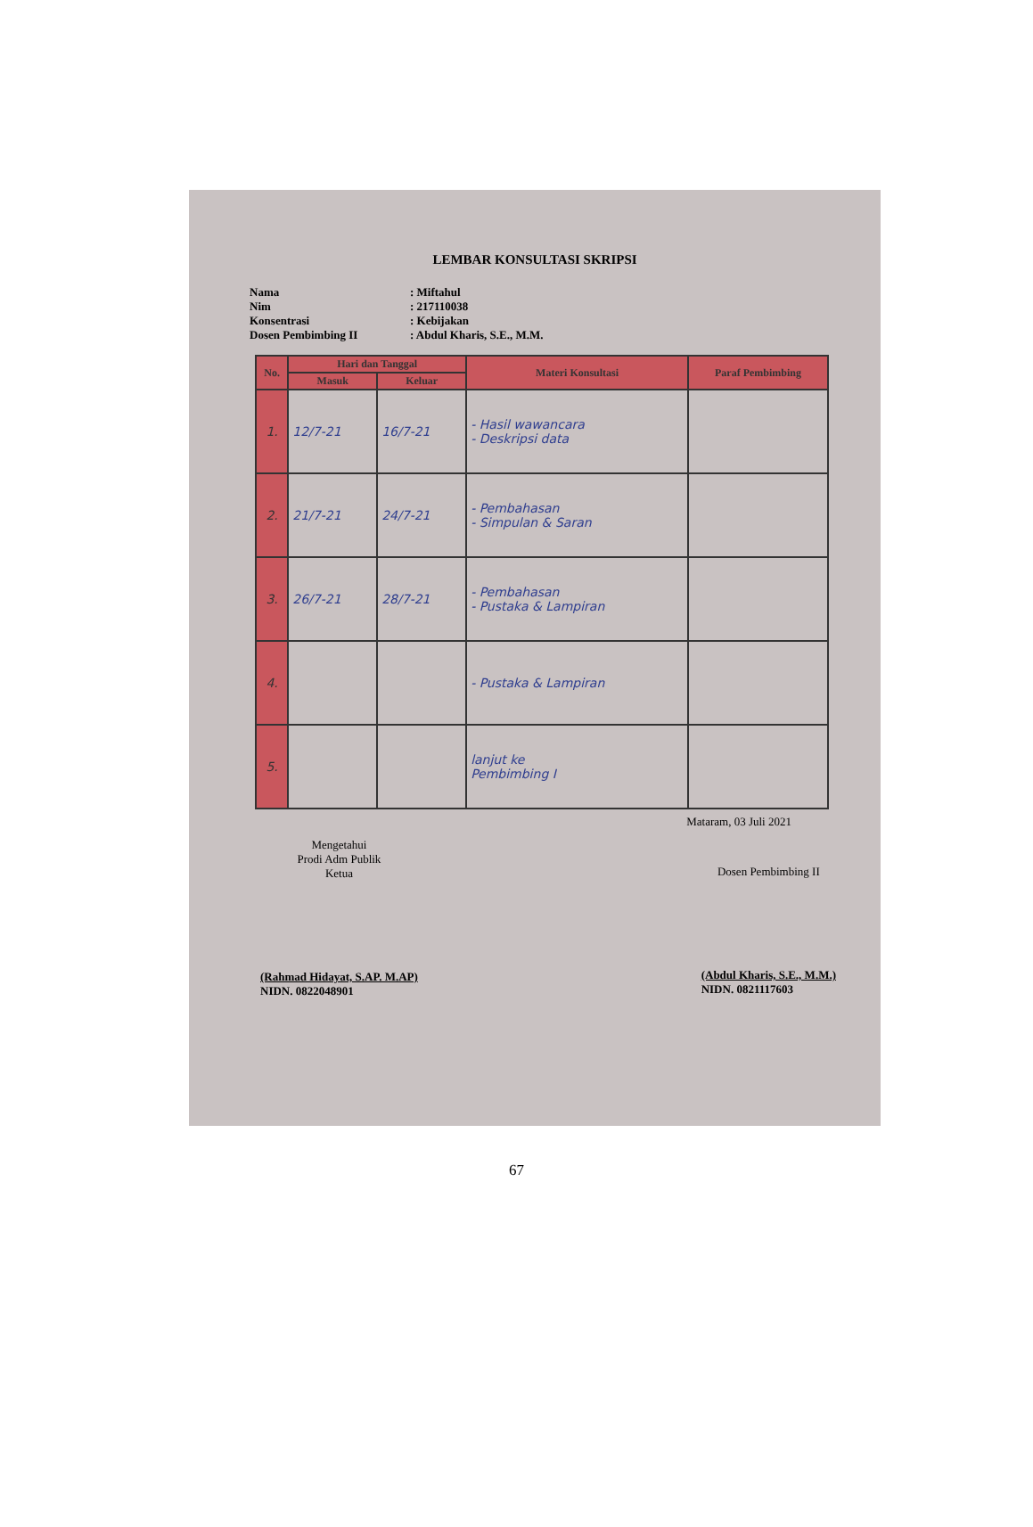LEMBAR KONSULTASI SKRIPSI
Nama: Miftahul
Nim: 217110038
Konsentrasi: Kebijakan
Dosen Pembimbing II: Abdul Kharis, S.E., M.M.
| No. | Hari dan Tanggal | | Materi Konsultasi | Paraf Pembimbing |
| --- | --- | --- | --- | --- |
| | Masuk | Keluar | | |
| 1. | 12/7-21 | 16/7-21 | - Hasil wawancara - Deskripsi data | |
| 2. | 21/7-21 | 24/7-21 | - Pembahasan - Simpulan & Saran | |
| 3. | 26/7-21 | 28/7-21 | - Pembahasan - Pustaka & Lampiran | |
| 4. | | | - Pustaka & Lampiran | |
| 5. | | | lanjut ke Pembimbing I | |
Mataram, 03 Juli 2021
Mengetahui
Prodi Adm Publik
Ketua
(Rahmad Hidayat, S.AP. M.AP)
NIDN. 0822048901
Dosen Pembimbing II
(Abdul Kharis, S.E., M.M.)
NIDN. 0821117603
67